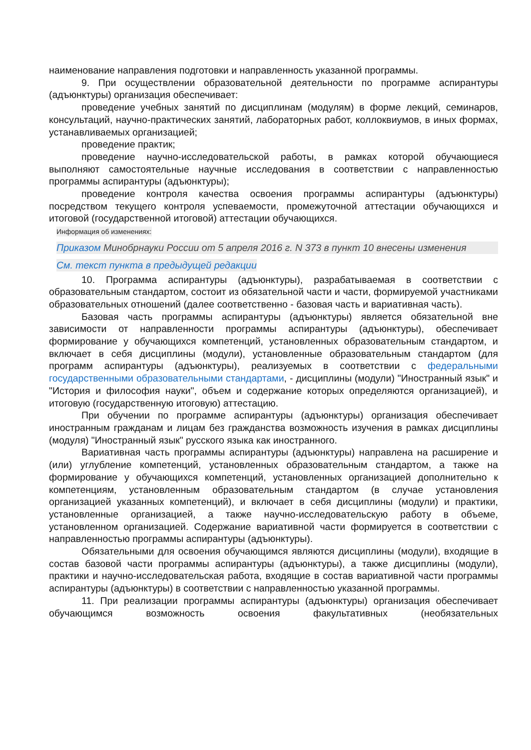наименование направления подготовки и направленность указанной программы.
9. При осуществлении образовательной деятельности по программе аспирантуры (адъюнктуры) организация обеспечивает:
проведение учебных занятий по дисциплинам (модулям) в форме лекций, семинаров, консультаций, научно-практических занятий, лабораторных работ, коллоквиумов, в иных формах, устанавливаемых организацией;
проведение практик;
проведение научно-исследовательской работы, в рамках которой обучающиеся выполняют самостоятельные научные исследования в соответствии с направленностью программы аспирантуры (адъюнктуры);
проведение контроля качества освоения программы аспирантуры (адъюнктуры) посредством текущего контроля успеваемости, промежуточной аттестации обучающихся и итоговой (государственной итоговой) аттестации обучающихся.
Информация об изменениях:
Приказом Минобрнауки России от 5 апреля 2016 г. N 373 в пункт 10 внесены изменения
См. текст пункта в предыдущей редакции
10. Программа аспирантуры (адъюнктуры), разрабатываемая в соответствии с образовательным стандартом, состоит из обязательной части и части, формируемой участниками образовательных отношений (далее соответственно - базовая часть и вариативная часть).
Базовая часть программы аспирантуры (адъюнктуры) является обязательной вне зависимости от направленности программы аспирантуры (адъюнктуры), обеспечивает формирование у обучающихся компетенций, установленных образовательным стандартом, и включает в себя дисциплины (модули), установленные образовательным стандартом (для программ аспирантуры (адъюнктуры), реализуемых в соответствии с федеральными государственными образовательными стандартами, - дисциплины (модули) "Иностранный язык" и "История и философия науки", объем и содержание которых определяются организацией), и итоговую (государственную итоговую) аттестацию.
При обучении по программе аспирантуры (адъюнктуры) организация обеспечивает иностранным гражданам и лицам без гражданства возможность изучения в рамках дисциплины (модуля) "Иностранный язык" русского языка как иностранного.
Вариативная часть программы аспирантуры (адъюнктуры) направлена на расширение и (или) углубление компетенций, установленных образовательным стандартом, а также на формирование у обучающихся компетенций, установленных организацией дополнительно к компетенциям, установленным образовательным стандартом (в случае установления организацией указанных компетенций), и включает в себя дисциплины (модули) и практики, установленные организацией, а также научно-исследовательскую работу в объеме, установленном организацией. Содержание вариативной части формируется в соответствии с направленностью программы аспирантуры (адъюнктуры).
Обязательными для освоения обучающимся являются дисциплины (модули), входящие в состав базовой части программы аспирантуры (адъюнктуры), а также дисциплины (модули), практики и научно-исследовательская работа, входящие в состав вариативной части программы аспирантуры (адъюнктуры) в соответствии с направленностью указанной программы.
11. При реализации программы аспирантуры (адъюнктуры) организация обеспечивает обучающимся возможность освоения факультативных (необязательных